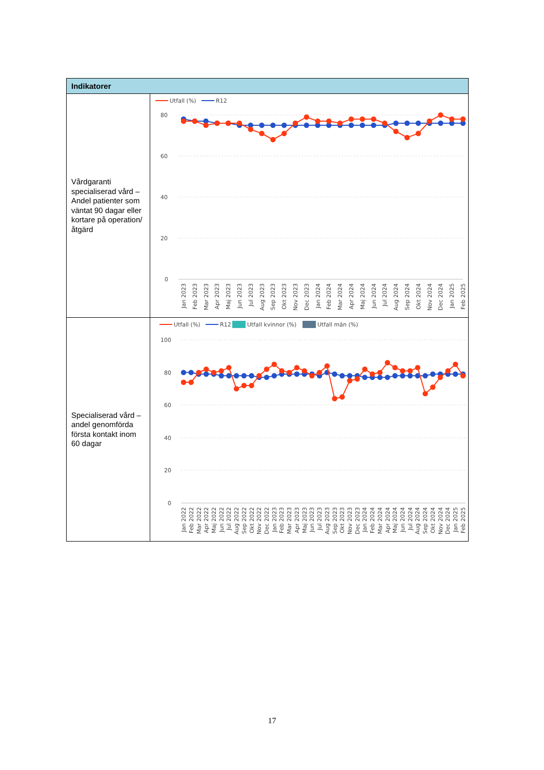| Indikatorer | |
| --- | --- |
| Vårdgaranti specialiserad vård – Andel patienter som väntat 90 dagar eller kortare på operation/åtgärd | Utfall (%) R12 80 60 40 20 0 Jan 2023 Feb 2023 Mar 2023 Apr 2023 Maj 2023 Jun 2023 Jul 2023 Aug 2023 Sep 2023 Okt 2023 Nov 2023 Dec 2023 Jan 2024 Feb 2024 Mar 2024 Apr 2024 Maj 2024 Jun 2024 Jul 2024 Aug 2024 Sep 2024 Okt 2024 Nov 2024 Dec 2024 Jan 2025 Feb 2025 |
| Specialiserad vård – andel genomförda första kontakt inom 60 dagar | Utfall (%) R12 Utfall kvinnor (%) Utfall män (%) 100 80 60 40 20 0 Jan 2022 Feb 2022 Mar 2022 Apr 2022 Maj 2022 Jun 2022 Jul 2022 Aug 2022 Sep 2022 Okt 2022 Nov 2022 Dec 2022 Jan 2023 Feb 2023 Mar 2023 Apr 2023 Maj 2023 Jun 2023 Jul 2023 Aug 2023 Sep 2023 Okt 2023 Nov 2023 Dec 2023 Jan 2024 Feb 2024 Mar 2024 Apr 2024 Maj 2024 Jun 2024 Jul 2024 Aug 2024 Sep 2024 Okt 2024 Nov 2024 Dec 2024 Jan 2025 Feb 2025 |
17